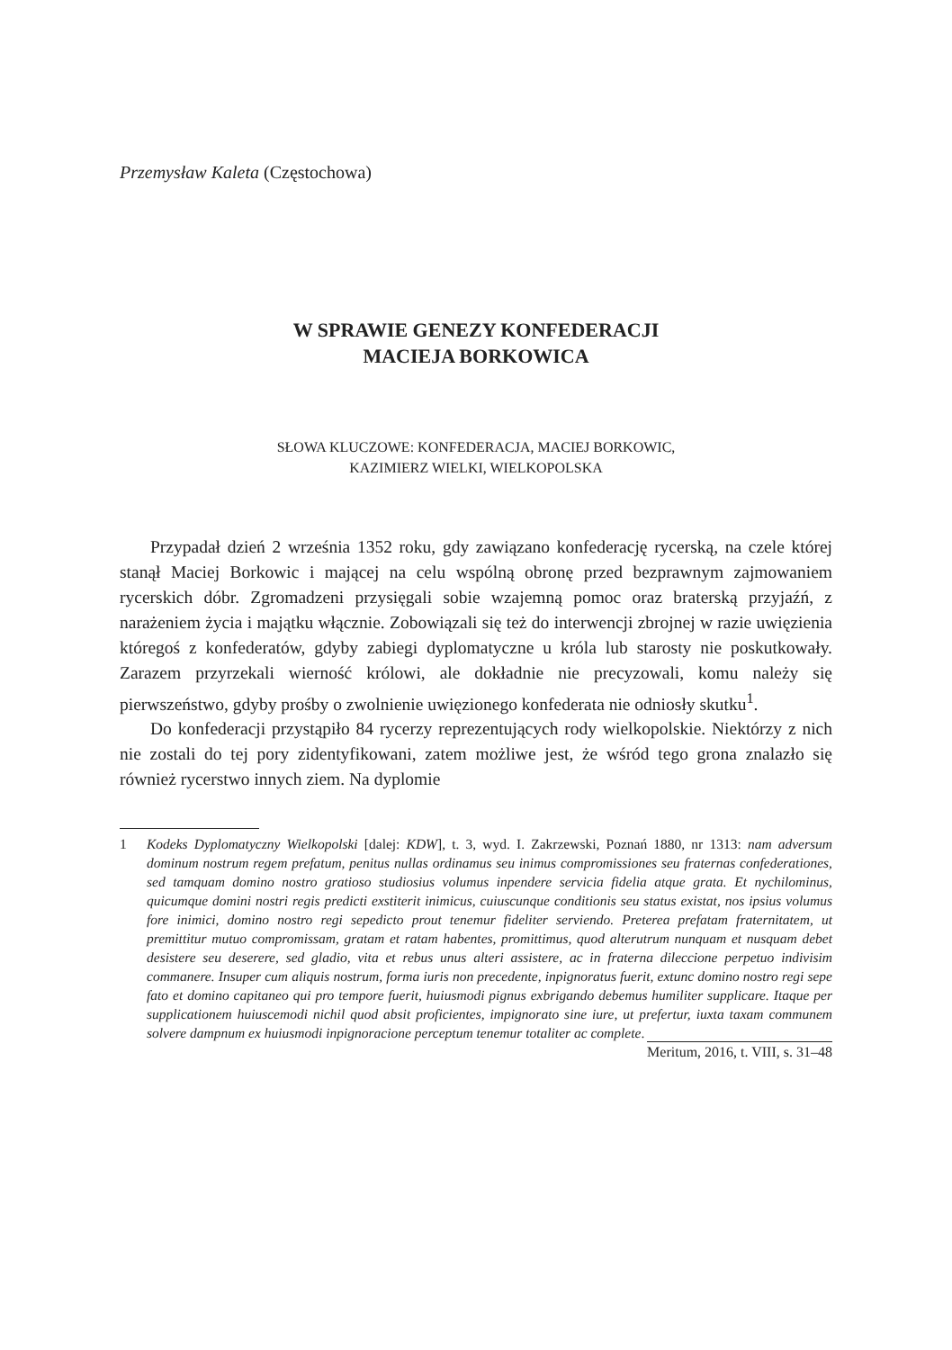Przemysław Kaleta (Częstochowa)
W SPRAWIE GENEZY KONFEDERACJI
MACIEJA BORKOWICA
SŁOWA KLUCZOWE: KONFEDERACJA, MACIEJ BORKOWIC,
KAZIMIERZ WIELKI, WIELKOPOLSKA
Przypadał dzień 2 września 1352 roku, gdy zawiązano konfederację rycerską, na czele której stanął Maciej Borkowic i mającej na celu wspólną obronę przed bezprawnym zajmowaniem rycerskich dóbr. Zgromadzeni przysięgali sobie wzajemną pomoc oraz braterską przyjaźń, z narażeniem życia i majątku włącznie. Zobowiązali się też do interwencji zbrojnej w razie uwięzienia któregoś z konfederatów, gdyby zabiegi dyplomatyczne u króla lub starosty nie poskutkowały. Zarazem przyrzekali wierność królowi, ale dokładnie nie precyzowali, komu należy się pierwszeństwo, gdyby prośby o zwolnienie uwięzionego konfederata nie odniosły skutku<sup>1</sup>.
Do konfederacji przystąpiło 84 rycerzy reprezentujących rody wielkopolskie. Niektórzy z nich nie zostali do tej pory zidentyfikowani, zatem możliwe jest, że wśród tego grona znalazło się również rycerstwo innych ziem. Na dyplomie
1 Kodeks Dyplomatyczny Wielkopolski [dalej: KDW], t. 3, wyd. I. Zakrzewski, Poznań 1880, nr 1313: nam adversum dominum nostrum regem prefatum, penitus nullas ordinamus seu inimus compromissiones seu fraternas confederationes, sed tamquam domino nostro gratioso studiosius volumus inpendere servicia fidelia atque grata. Et nychilominus, quicumque domini nostri regis predicti exstiterit inimicus, cuiuscunque conditionis seu status existat, nos ipsius volumus fore inimici, domino nostro regi sepedicto prout tenemur fideliter serviendo. Preterea prefatam fraternitatem, ut premittitur mutuo compromissam, gratam et ratam habentes, promittimus, quod alterutrum nunquam et nusquam debet desistere seu deserere, sed gladio, vita et rebus unus alteri assistere, ac in fraterna dileccione perpetuo indivisim commanere. Insuper cum aliquis nostrum, forma iuris non precedente, inpignoratus fuerit, extunc domino nostro regi sepe fato et domino capitaneo qui pro tempore fuerit, huiusmodi pignus exbrigando debemus humiliter supplicare. Itaque per supplicationem huiuscemodi nichil quod absit proficientes, impignorato sine iure, ut prefertur, iuxta taxam communem solvere dampnum ex huiusmodi inpignoracione perceptum tenemur totaliter ac complete.
Meritum, 2016, t. VIII, s. 31–48